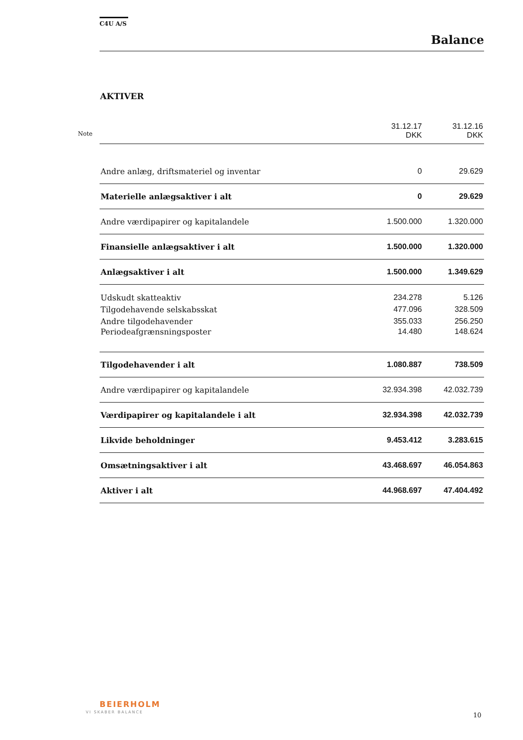C4U A/S
Balance
AKTIVER
Note
| | 31.12.17 DKK | 31.12.16 DKK |
| --- | --- | --- |
| Andre anlæg, driftsmateriel og inventar | 0 | 29.629 |
| Materielle anlægsaktiver i alt | 0 | 29.629 |
| Andre værdipapirer og kapitalandele | 1.500.000 | 1.320.000 |
| Finansielle anlægsaktiver i alt | 1.500.000 | 1.320.000 |
| Anlægsaktiver i alt | 1.500.000 | 1.349.629 |
| Udskudt skatteaktiv | 234.278 | 5.126 |
| Tilgodehavende selskabsskat | 477.096 | 328.509 |
| Andre tilgodehavender | 355.033 | 256.250 |
| Periodeafgrænsningsposter | 14.480 | 148.624 |
| Tilgodehavender i alt | 1.080.887 | 738.509 |
| Andre værdipapirer og kapitalandele | 32.934.398 | 42.032.739 |
| Værdipapirer og kapitalandele i alt | 32.934.398 | 42.032.739 |
| Likvide beholdninger | 9.453.412 | 3.283.615 |
| Omsætningsaktiver i alt | 43.468.697 | 46.054.863 |
| Aktiver i alt | 44.968.697 | 47.404.492 |
BEIERHOLM
VI SKABER BALANCE 10